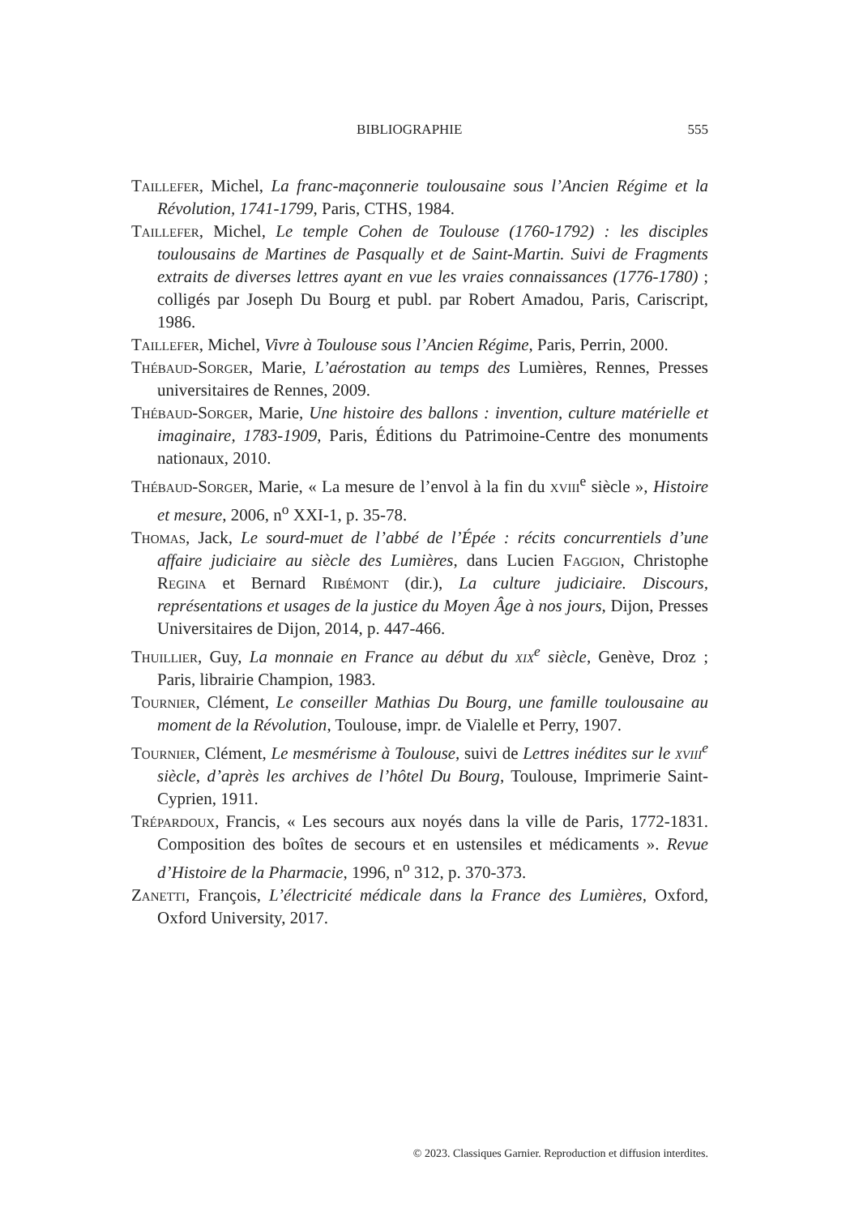BIBLIOGRAPHIE 555
Taillefer, Michel, La franc-maçonnerie toulousaine sous l’Ancien Régime et la Révolution, 1741-1799, Paris, CTHS, 1984.
Taillefer, Michel, Le temple Cohen de Toulouse (1760-1792) : les disciples toulousains de Martines de Pasqually et de Saint-Martin. Suivi de Fragments extraits de diverses lettres ayant en vue les vraies connaissances (1776-1780) ; colligés par Joseph Du Bourg et publ. par Robert Amadou, Paris, Cariscript, 1986.
Taillefer, Michel, Vivre à Toulouse sous l’Ancien Régime, Paris, Perrin, 2000.
Thébaud-Sorger, Marie, L’aérostation au temps des Lumières, Rennes, Presses universitaires de Rennes, 2009.
Thébaud-Sorger, Marie, Une histoire des ballons : invention, culture matérielle et imaginaire, 1783-1909, Paris, Éditions du Patrimoine-Centre des monuments nationaux, 2010.
Thébaud-Sorger, Marie, « La mesure de l’envol à la fin du xviii<sup>e</sup> siècle », Histoire et mesure, 2006, n<sup>o</sup> XXI-1, p. 35-78.
Thomas, Jack, Le sourd-muet de l’abbé de l’Épée : récits concurrentiels d’une affaire judiciaire au siècle des Lumières, dans Lucien Faggion, Christophe Regina et Bernard Ribémont (dir.), La culture judiciaire. Discours, représentations et usages de la justice du Moyen Âge à nos jours, Dijon, Presses Universitaires de Dijon, 2014, p. 447-466.
Thuillier, Guy, La monnaie en France au début du xix<sup>e</sup> siècle, Genève, Droz ; Paris, librairie Champion, 1983.
Tournier, Clément, Le conseiller Mathias Du Bourg, une famille toulousaine au moment de la Révolution, Toulouse, impr. de Vialelle et Perry, 1907.
Tournier, Clément, Le mesmérisme à Toulouse, suivi de Lettres inédites sur le xviii<sup>e</sup> siècle, d’après les archives de l’hôtel Du Bourg, Toulouse, Imprimerie Saint-Cyprien, 1911.
Trépardoux, Francis, « Les secours aux noyés dans la ville de Paris, 1772-1831. Composition des boîtes de secours et en ustensiles et médicaments ». Revue d’Histoire de la Pharmacie, 1996, n<sup>o</sup> 312, p. 370-373.
Zanetti, François, L’électricité médicale dans la France des Lumières, Oxford, Oxford University, 2017.
© 2023. Classiques Garnier. Reproduction et diffusion interdites.